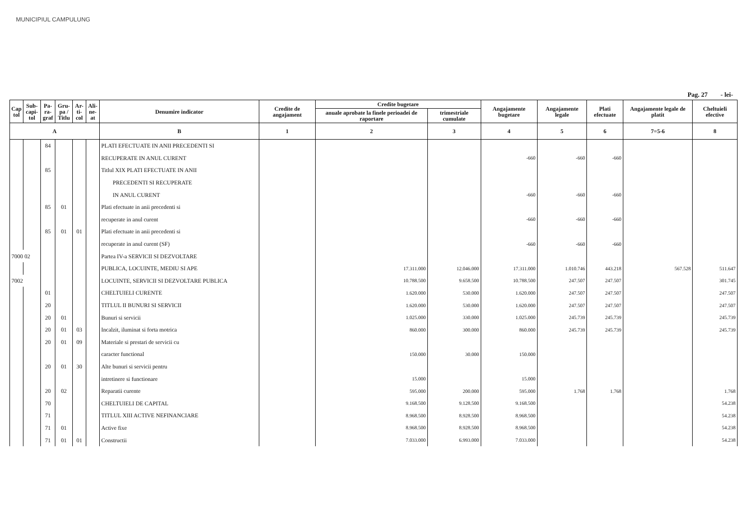MUNICIPIUL CAMPULUNG
Pag. 27 - lei-
| Cap tol | Sub-capi-tol | Pa-ra-graf | Gru-pa / Titlu | Ar-ti-col | Ali-ne-at | Denumire indicator | Credite de angajament | Credite bugetare | | Angajamente bugetare | Angajamente legale | Plati efectuate | Angajamente legale de platit | Cheltuieli efective |
| --- | --- | --- | --- | --- | --- | --- | --- | --- | --- | --- | --- | --- | --- | --- |
| | | | | | | | | anuale aprobate la finele perioadei de raportare | trimestriale cumulate | | | | | |
| A | | | | | | B | 1 | 2 | 3 | 4 | 5 | 6 | 7=5-6 | 8 |
| | | 84 | | | | PLATI EFECTUATE IN ANII PRECEDENTI SI | | | | | | | | |
| | | | | | | RECUPERATE IN ANUL CURENT | | | | -660 | -660 | -660 | | |
| | | 85 | | | | Titlul XIX PLATI EFECTUATE IN ANII | | | | | | | | |
| | | | | | | PRECEDENTI SI RECUPERATE | | | | | | | | |
| | | | | | | IN ANUL CURENT | | | | -660 | -660 | -660 | | |
| | | 85 | 01 | | | Plati efectuate in anii precedenti si | | | | | | | | |
| | | | | | | recuperate in anul curent | | | | -660 | -660 | -660 | | |
| | | 85 | 01 | 01 | | Plati efectuate in anii precedenti si | | | | | | | | |
| | | | | | | recuperate in anul curent (SF) | | | | -660 | -660 | -660 | | |
| 7000 02 | | | | | | Partea IV-a SERVICII SI DEZVOLTARE | | | | | | | | |
| | | | | | | PUBLICA, LOCUINTE, MEDIU SI APE | | 17.311.000 | 12.046.000 | 17.311.000 | 1.010.746 | 443.218 | 567.528 | 511.647 |
| 7002 | | | | | | LOCUINTE, SERVICII SI DEZVOLTARE PUBLICA | | 10.788.500 | 9.658.500 | 10.788.500 | 247.507 | 247.507 | | 301.745 |
| | | 01 | | | | CHELTUIELI CURENTE | | 1.620.000 | 530.000 | 1.620.000 | 247.507 | 247.507 | | 247.507 |
| | | 20 | | | | TITLUL II BUNURI SI SERVICII | | 1.620.000 | 530.000 | 1.620.000 | 247.507 | 247.507 | | 247.507 |
| | | 20 | 01 | | | Bunuri si servicii | | 1.025.000 | 330.000 | 1.025.000 | 245.739 | 245.739 | | 245.739 |
| | | 20 | 01 | 03 | | Incalzit, iluminat si forta motrica | | 860.000 | 300.000 | 860.000 | 245.739 | 245.739 | | 245.739 |
| | | 20 | 01 | 09 | | Materiale si prestari de servicii cu | | | | | | | | |
| | | | | | | caracter functional | | 150.000 | 30.000 | 150.000 | | | | |
| | | 20 | 01 | 30 | | Alte bunuri si servicii pentru | | | | | | | | |
| | | | | | | intretinere si functionare | | 15.000 | | 15.000 | | | | |
| | | 20 | 02 | | | Reparatii curente | | 595.000 | 200.000 | 595.000 | 1.768 | 1.768 | | 1.768 |
| | | 70 | | | | CHELTUIELI DE CAPITAL | | 9.168.500 | 9.128.500 | 9.168.500 | | | | 54.238 |
| | | 71 | | | | TITLUL XIII ACTIVE NEFINANCIARE | | 8.968.500 | 8.928.500 | 8.968.500 | | | | 54.238 |
| | | 71 | 01 | | | Active fixe | | 8.968.500 | 8.928.500 | 8.968.500 | | | | 54.238 |
| | | 71 | 01 | 01 | | Constructii | | 7.033.000 | 6.993.000 | 7.033.000 | | | | 54.238 |